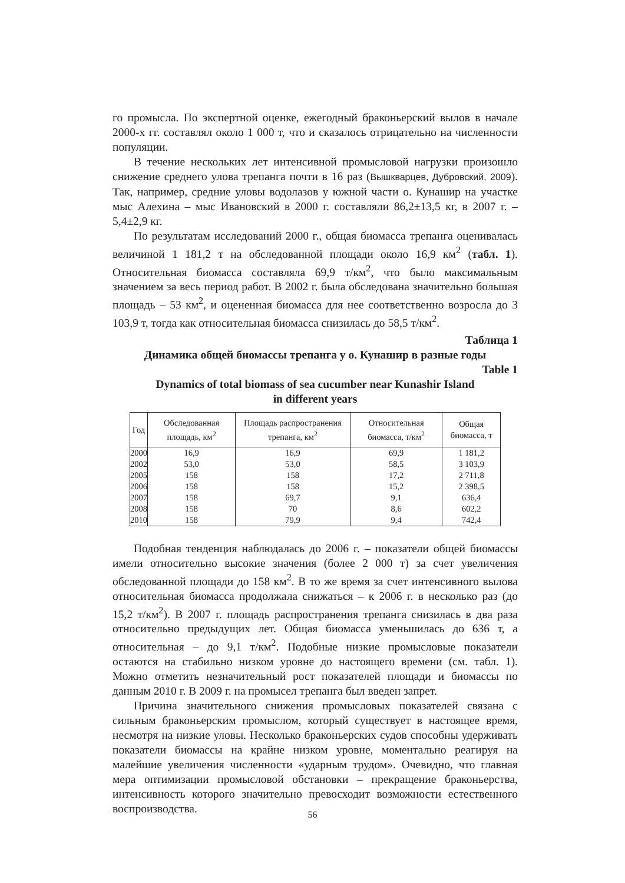го промысла. По экспертной оценке, ежегодный браконьерский вылов в начале 2000-х гг. составлял около 1 000 т, что и сказалось отрицательно на численности популяции.
В течение нескольких лет интенсивной промысловой нагрузки произошло снижение среднего улова трепанга почти в 16 раз (Вышкварцев, Дубровский, 2009). Так, например, средние уловы водолазов у южной части о. Кунашир на участке мыс Алехина – мыс Ивановский в 2000 г. составляли 86,2±13,5 кг, в 2007 г. – 5,4±2,9 кг.
По результатам исследований 2000 г., общая биомасса трепанга оценивалась величиной 1 181,2 т на обследованной площади около 16,9 км<sup>2</sup> (табл. 1). Относительная биомасса составляла 69,9 т/км<sup>2</sup>, что было максимальным значением за весь период работ. В 2002 г. была обследована значительно большая площадь – 53 км<sup>2</sup>, и оцененная биомасса для нее соответственно возросла до 3 103,9 т, тогда как относительная биомасса снизилась до 58,5 т/км<sup>2</sup>.
Таблица 1
Динамика общей биомассы трепанга у о. Кунашир в разные годы
Table 1
Dynamics of total biomass of sea cucumber near Kunashir Island
in different years
| Год | Обследованная площадь, км<sup>2</sup> | Площадь распространения трепанга, км<sup>2</sup> | Относительная биомасса, т/км<sup>2</sup> | Общая биомасса, т |
| --- | --- | --- | --- | --- |
| 2000 | 16,9 | 16,9 | 69,9 | 1 181,2 |
| 2002 | 53,0 | 53,0 | 58,5 | 3 103,9 |
| 2005 | 158 | 158 | 17,2 | 2 711,8 |
| 2006 | 158 | 158 | 15,2 | 2 398,5 |
| 2007 | 158 | 69,7 | 9,1 | 636,4 |
| 2008 | 158 | 70 | 8,6 | 602,2 |
| 2010 | 158 | 79,9 | 9,4 | 742,4 |
Подобная тенденция наблюдалась до 2006 г. – показатели общей биомассы имели относительно высокие значения (более 2 000 т) за счет увеличения обследованной площади до 158 км<sup>2</sup>. В то же время за счет интенсивного вылова относительная биомасса продолжала снижаться – к 2006 г. в несколько раз (до 15,2 т/км<sup>2</sup>). В 2007 г. площадь распространения трепанга снизилась в два раза относительно предыдущих лет. Общая биомасса уменьшилась до 636 т, а относительная – до 9,1 т/км<sup>2</sup>. Подобные низкие промысловые показатели остаются на стабильно низком уровне до настоящего времени (см. табл. 1). Можно отметить незначительный рост показателей площади и биомассы по данным 2010 г. В 2009 г. на промысел трепанга был введен запрет.
Причина значительного снижения промысловых показателей связана с сильным браконьерским промыслом, который существует в настоящее время, несмотря на низкие уловы. Несколько браконьерских судов способны удерживать показатели биомассы на крайне низком уровне, моментально реагируя на малейшие увеличения численности «ударным трудом». Очевидно, что главная мера оптимизации промысловой обстановки – прекращение браконьерства, интенсивность которого значительно превосходит возможности естественного воспроизводства.
56